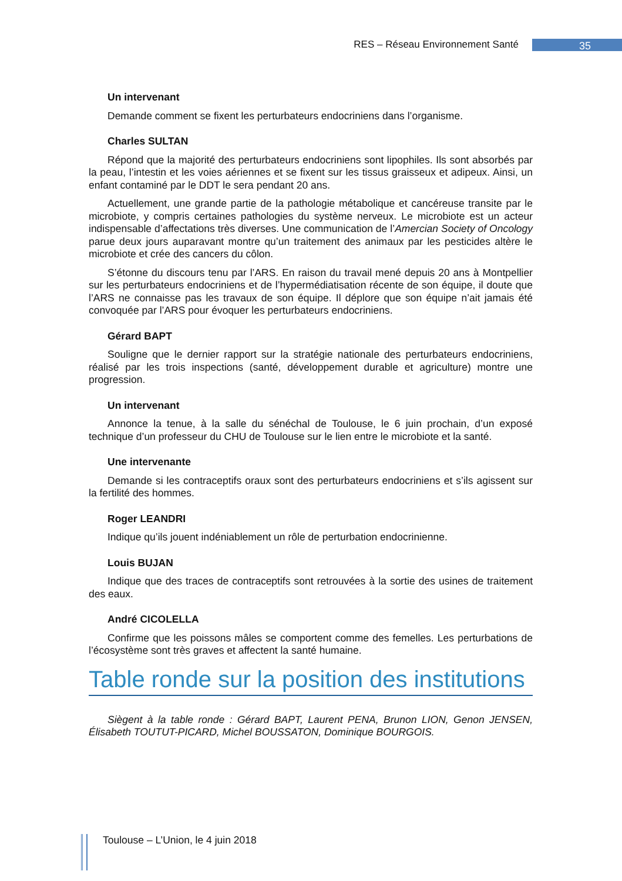RES – Réseau Environnement Santé 35
Un intervenant
Demande comment se fixent les perturbateurs endocriniens dans l’organisme.
Charles SULTAN
Répond que la majorité des perturbateurs endocriniens sont lipophiles. Ils sont absorbés par la peau, l’intestin et les voies aériennes et se fixent sur les tissus graisseux et adipeux. Ainsi, un enfant contaminé par le DDT le sera pendant 20 ans.
Actuellement, une grande partie de la pathologie métabolique et cancéreuse transite par le microbiote, y compris certaines pathologies du système nerveux. Le microbiote est un acteur indispensable d’affectations très diverses. Une communication de l’Amercian Society of Oncology parue deux jours auparavant montre qu’un traitement des animaux par les pesticides altère le microbiote et crée des cancers du côlon.
S’étonne du discours tenu par l’ARS. En raison du travail mené depuis 20 ans à Montpellier sur les perturbateurs endocriniens et de l’hypermédiatisation récente de son équipe, il doute que l’ARS ne connaisse pas les travaux de son équipe. Il déplore que son équipe n’ait jamais été convoquée par l’ARS pour évoquer les perturbateurs endocriniens.
Gérard BAPT
Souligne que le dernier rapport sur la stratégie nationale des perturbateurs endocriniens, réalisé par les trois inspections (santé, développement durable et agriculture) montre une progression.
Un intervenant
Annonce la tenue, à la salle du sénéchal de Toulouse, le 6 juin prochain, d’un exposé technique d’un professeur du CHU de Toulouse sur le lien entre le microbiote et la santé.
Une intervenante
Demande si les contraceptifs oraux sont des perturbateurs endocriniens et s’ils agissent sur la fertilité des hommes.
Roger LEANDRI
Indique qu’ils jouent indéniablement un rôle de perturbation endocrinienne.
Louis BUJAN
Indique que des traces de contraceptifs sont retrouvées à la sortie des usines de traitement des eaux.
André CICOLELLA
Confirme que les poissons mâles se comportent comme des femelles. Les perturbations de l’écosystème sont très graves et affectent la santé humaine.
Table ronde sur la position des institutions
Siègent à la table ronde : Gérard BAPT, Laurent PENA, Brunon LION, Genon JENSEN, Élisabeth TOUTUT-PICARD, Michel BOUSSATON, Dominique BOURGOIS.
Toulouse – L’Union, le 4 juin 2018